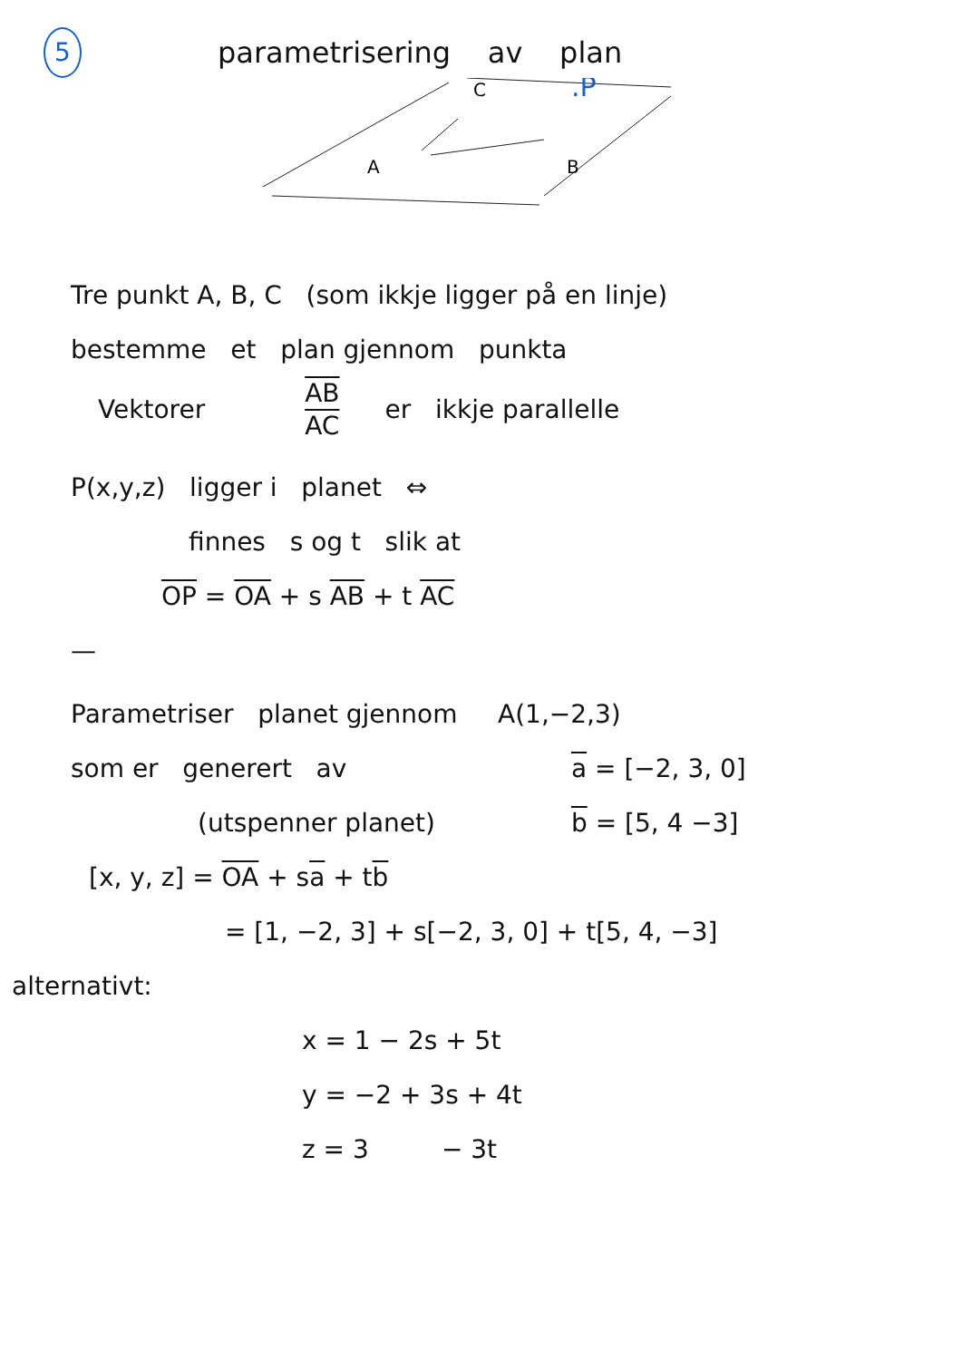5 parametrisering av plan
C
B
A
.P
Tre punkt A, B, C (som ikkje ligger på en linje)
bestemme et plan gjennom punkta
Vektorer AB
AC er ikkje parallelle
P(x,y,z) ligger i planet ⇔
finnes s og t slik at
OP = OA + s AB + t AC
—
Parametriser planet gjennom A(1,−2,3)
som er generert av
(utspenner planet)
a = [−2, 3, 0]
b = [5, 4 −3]
[x, y, z] = OA + sa + tb
= [1, −2, 3] + s[−2, 3, 0] + t[5, 4, −3]
alternativt:
x = 1 − 2s + 5t
y = −2 + 3s + 4t
z = 3 − 3t